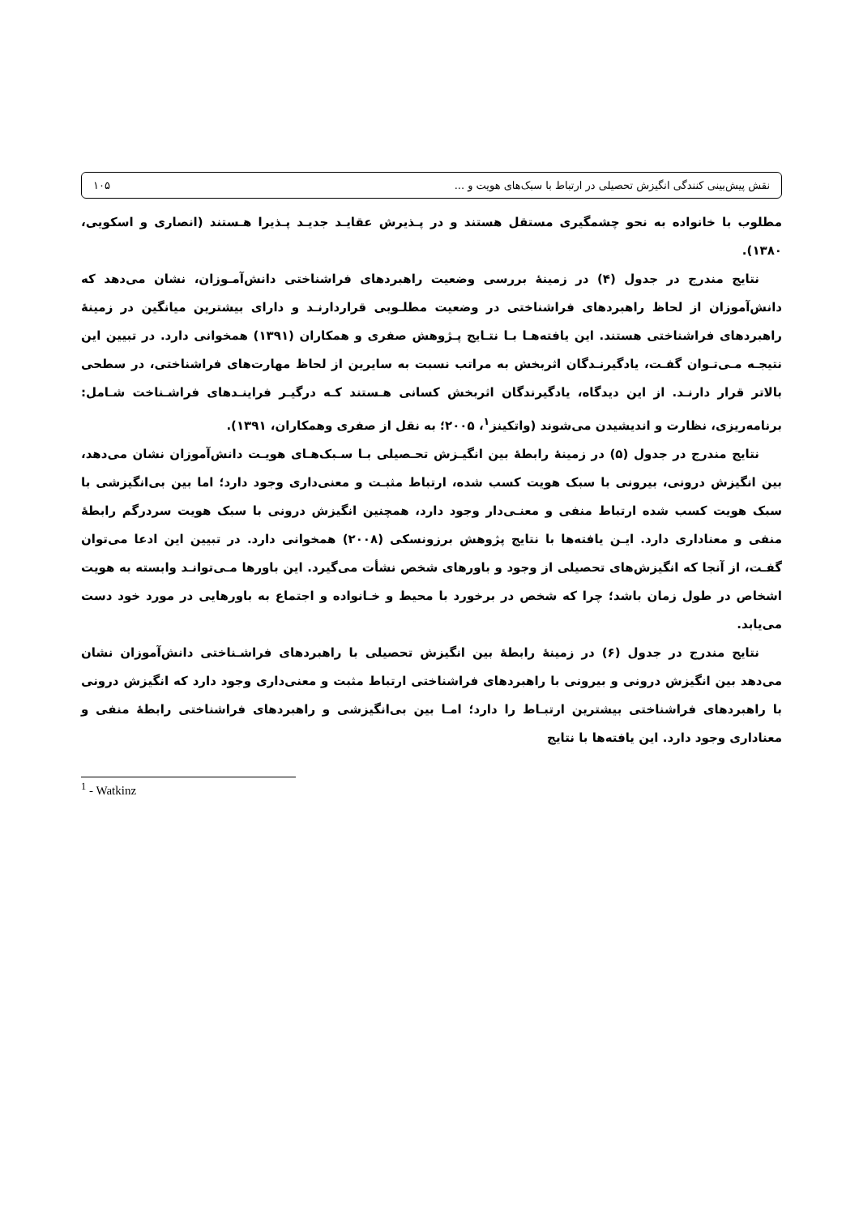نقش پیش‌بینی کنندگی انگیزش تحصیلی در ارتباط با سبک‌های هویت و ... ۱۰۵
مطلوب با خانواده به نحو چشمگیری مستقل هستند و در پـذیرش عقایـد جدیـد پـذیرا هـستند (انصاری و اسکویی، ۱۳۸۰).
نتایج مندرج در جدول (۴) در زمینهٔ بررسی وضعیت راهبردهای فراشناختی دانش‌آمـوزان، نشان می‌دهد که دانش‌آموزان از لحاظ راهبردهای فراشناختی در وضعیت مطلـوبی قراردارنـد و دارای بیشترین میانگین در زمینهٔ راهبردهای فراشناختی هستند. این یافته‌هـا بـا نتـایج پـژوهش صفری و همکاران (۱۳۹۱) همخوانی دارد. در تبیین این نتیجـه مـی‌تـوان گفـت، یادگیرنـدگان اثربخش به مراتب نسبت به سایرین از لحاظ مهارت‌های فراشناختی، در سطحی بالاتر قرار دارنـد. از این دیدگاه، یادگیرندگان اثربخش کسانی هـستند کـه درگیـر فراینـدهای فراشـناخت شـامل: برنامه‌ریزی، نظارت و اندیشیدن می‌شوند (واتکینز<sup>۱</sup>، ۲۰۰۵؛ به نقل از صفری وهمکاران، ۱۳۹۱).
نتایج مندرج در جدول (۵) در زمینهٔ رابطهٔ بین انگیـزش تحـصیلی بـا سـبک‌هـای هویـت دانش‌آموزان نشان می‌دهد، بین انگیزش درونی، بیرونی با سبک هویت کسب شده، ارتباط مثبـت و معنی‌داری وجود دارد؛ اما بین بی‌انگیزشی با سبک هویت کسب شده ارتباط منفی و معنـی‌دار وجود دارد، همچنین انگیزش درونی با سبک هویت سردرگم رابطهٔ منفی و معناداری دارد. ایـن یافته‌ها با نتایج پژوهش برزونسکی (۲۰۰۸) همخوانی دارد. در تبیین این ادعا می‌توان گفـت، از آنجا که انگیزش‌های تحصیلی از وجود و باورهای شخص نشأت می‌گیرد. این باورها مـی‌توانـد وابسته به هویت اشخاص در طول زمان باشد؛ چرا که شخص در برخورد با محیط و خـانواده و اجتماع به باورهایی در مورد خود دست می‌یابد.
نتایج مندرج در جدول (۶) در زمینهٔ رابطهٔ بین انگیزش تحصیلی با راهبردهای فراشـناختی دانش‌آموزان نشان می‌دهد بین انگیزش درونی و بیرونی با راهبردهای فراشناختی ارتباط مثبت و معنی‌داری وجود دارد که انگیزش درونی با راهبردهای فراشناختی بیشترین ارتبـاط را دارد؛ امـا بین بی‌انگیزشی و راهبردهای فراشناختی رابطهٔ منفی و معناداری وجود دارد. این یافته‌ها با نتایج
<sup>1</sup> - Watkinz